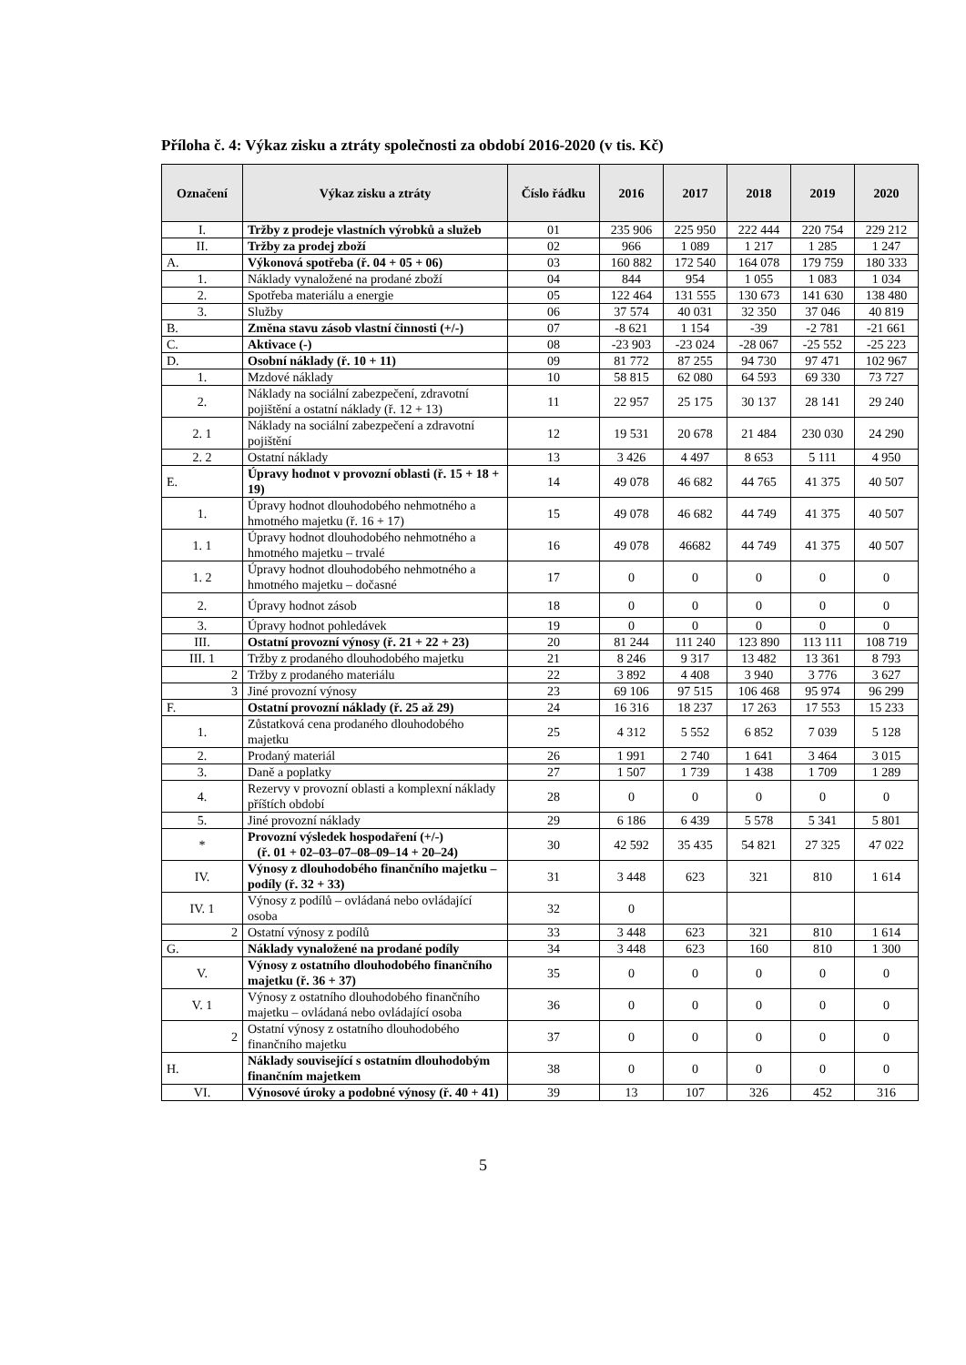Příloha č. 4: Výkaz zisku a ztráty společnosti za období 2016-2020 (v tis. Kč)
| Označení | Výkaz zisku a ztráty | Číslo řádku | 2016 | 2017 | 2018 | 2019 | 2020 |
| --- | --- | --- | --- | --- | --- | --- | --- |
| I. | Tržby z prodeje vlastních výrobků a služeb | 01 | 235 906 | 225 950 | 222 444 | 220 754 | 229 212 |
| II. | Tržby za prodej zboží | 02 | 966 | 1 089 | 1 217 | 1 285 | 1 247 |
| A. | Výkonová spotřeba (ř. 04 + 05 + 06) | 03 | 160 882 | 172 540 | 164 078 | 179 759 | 180 333 |
| 1. | Náklady vynaložené na prodané zboží | 04 | 844 | 954 | 1 055 | 1 083 | 1 034 |
| 2. | Spotřeba materiálu a energie | 05 | 122 464 | 131 555 | 130 673 | 141 630 | 138 480 |
| 3. | Služby | 06 | 37 574 | 40 031 | 32 350 | 37 046 | 40 819 |
| B. | Změna stavu zásob vlastní činnosti (+/-) | 07 | -8 621 | 1 154 | -39 | -2 781 | -21 661 |
| C. | Aktivace (-) | 08 | -23 903 | -23 024 | -28 067 | -25 552 | -25 223 |
| D. | Osobní náklady (ř. 10 + 11) | 09 | 81 772 | 87 255 | 94 730 | 97 471 | 102 967 |
| 1. | Mzdové náklady | 10 | 58 815 | 62 080 | 64 593 | 69 330 | 73 727 |
| 2. | Náklady na sociální zabezpečení, zdravotní pojištění a ostatní náklady (ř. 12 + 13) | 11 | 22 957 | 25 175 | 30 137 | 28 141 | 29 240 |
| 2. 1 | Náklady na sociální zabezpečení a zdravotní pojištění | 12 | 19 531 | 20 678 | 21 484 | 230 030 | 24 290 |
| 2. 2 | Ostatní náklady | 13 | 3 426 | 4 497 | 8 653 | 5 111 | 4 950 |
| E. | Úpravy hodnot v provozní oblasti (ř. 15 + 18 + 19) | 14 | 49 078 | 46 682 | 44 765 | 41 375 | 40 507 |
| 1. | Úpravy hodnot dlouhodobého nehmotného a hmotného majetku (ř. 16 + 17) | 15 | 49 078 | 46 682 | 44 749 | 41 375 | 40 507 |
| 1. 1 | Úpravy hodnot dlouhodobého nehmotného a hmotného majetku – trvalé | 16 | 49 078 | 46682 | 44 749 | 41 375 | 40 507 |
| 1. 2 | Úpravy hodnot dlouhodobého nehmotného a hmotného majetku – dočasné | 17 | 0 | 0 | 0 | 0 | 0 |
| 2. | Úpravy hodnot zásob | 18 | 0 | 0 | 0 | 0 | 0 |
| 3. | Úpravy hodnot pohledávek | 19 | 0 | 0 | 0 | 0 | 0 |
| III. | Ostatní provozní výnosy (ř. 21 + 22 + 23) | 20 | 81 244 | 111 240 | 123 890 | 113 111 | 108 719 |
| III. 1 | Tržby z prodaného dlouhodobého majetku | 21 | 8 246 | 9 317 | 13 482 | 13 361 | 8 793 |
| 2 | Tržby z prodaného materiálu | 22 | 3 892 | 4 408 | 3 940 | 3 776 | 3 627 |
| 3 | Jiné provozní výnosy | 23 | 69 106 | 97 515 | 106 468 | 95 974 | 96 299 |
| F. | Ostatní provozní náklady (ř. 25 až 29) | 24 | 16 316 | 18 237 | 17 263 | 17 553 | 15 233 |
| 1. | Zůstatková cena prodaného dlouhodobého majetku | 25 | 4 312 | 5 552 | 6 852 | 7 039 | 5 128 |
| 2. | Prodaný materiál | 26 | 1 991 | 2 740 | 1 641 | 3 464 | 3 015 |
| 3. | Daně a poplatky | 27 | 1 507 | 1 739 | 1 438 | 1 709 | 1 289 |
| 4. | Rezervy v provozní oblasti a komplexní náklady příštích období | 28 | 0 | 0 | 0 | 0 | 0 |
| 5. | Jiné provozní náklady | 29 | 6 186 | 6 439 | 5 578 | 5 341 | 5 801 |
| * | Provozní výsledek hospodaření (+/-) (ř. 01 + 02–03–07–08–09–14 + 20–24) | 30 | 42 592 | 35 435 | 54 821 | 27 325 | 47 022 |
| IV. | Výnosy z dlouhodobého finančního majetku – podíly (ř. 32 + 33) | 31 | 3 448 | 623 | 321 | 810 | 1 614 |
| IV. 1 | Výnosy z podílů – ovládaná nebo ovládající osoba | 32 | 0 | | | | |
| 2 | Ostatní výnosy z podílů | 33 | 3 448 | 623 | 321 | 810 | 1 614 |
| G. | Náklady vynaložené na prodané podíly | 34 | 3 448 | 623 | 160 | 810 | 1 300 |
| V. | Výnosy z ostatního dlouhodobého finančního majetku (ř. 36 + 37) | 35 | 0 | 0 | 0 | 0 | 0 |
| V. 1 | Výnosy z ostatního dlouhodobého finančního majetku – ovládaná nebo ovládající osoba | 36 | 0 | 0 | 0 | 0 | 0 |
| 2 | Ostatní výnosy z ostatního dlouhodobého finančního majetku | 37 | 0 | 0 | 0 | 0 | 0 |
| H. | Náklady související s ostatním dlouhodobým finančním majetkem | 38 | 0 | 0 | 0 | 0 | 0 |
| VI. | Výnosové úroky a podobné výnosy (ř. 40 + 41) | 39 | 13 | 107 | 326 | 452 | 316 |
5